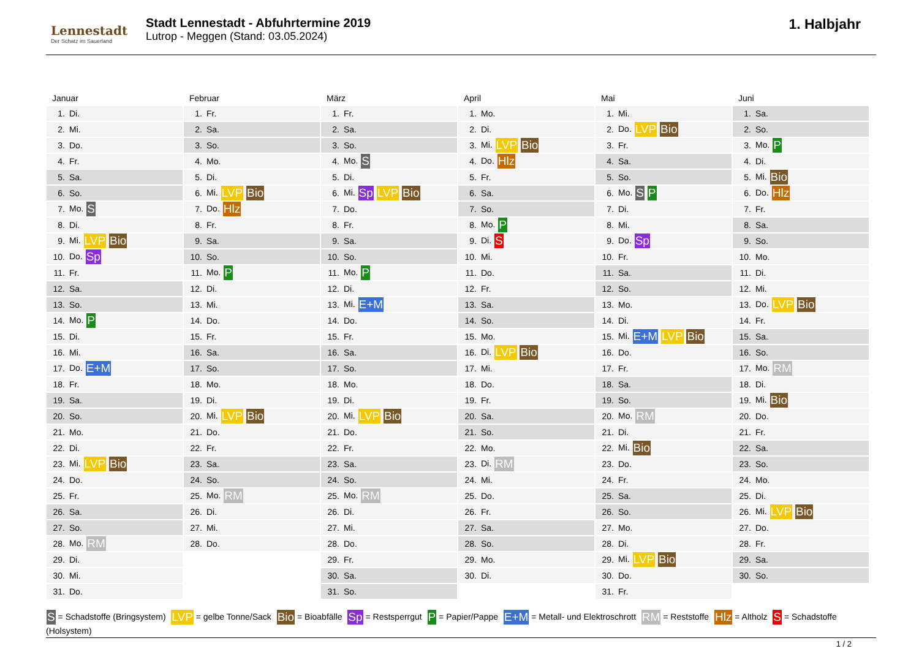Lennestadt
Der Schatz im Sauerland
Stadt Lennestadt - Abfuhrtermine 2019
Lutrop - Meggen (Stand: 03.05.2024)
1. Halbjahr
Januar
| 1. | Di. |
| 2. | Mi. |
| 3. | Do. |
| 4. | Fr. |
| 5. | Sa. |
| 6. | So. |
| 7. | Mo. S |
| 8. | Di. |
| 9. | Mi. LVP Bio |
| 10. | Do. Sp |
| 11. | Fr. |
| 12. | Sa. |
| 13. | So. |
| 14. | Mo. P |
| 15. | Di. |
| 16. | Mi. |
| 17. | Do. E+M |
| 18. | Fr. |
| 19. | Sa. |
| 20. | So. |
| 21. | Mo. |
| 22. | Di. |
| 23. | Mi. LVP Bio |
| 24. | Do. |
| 25. | Fr. |
| 26. | Sa. |
| 27. | So. |
| 28. | Mo. RM |
| 29. | Di. |
| 30. | Mi. |
| 31. | Do. |
Februar
| 1. | Fr. |
| 2. | Sa. |
| 3. | So. |
| 4. | Mo. |
| 5. | Di. |
| 6. | Mi. LVP Bio |
| 7. | Do. Hlz |
| 8. | Fr. |
| 9. | Sa. |
| 10. | So. |
| 11. | Mo. P |
| 12. | Di. |
| 13. | Mi. |
| 14. | Do. |
| 15. | Fr. |
| 16. | Sa. |
| 17. | So. |
| 18. | Mo. |
| 19. | Di. |
| 20. | Mi. LVP Bio |
| 21. | Do. |
| 22. | Fr. |
| 23. | Sa. |
| 24. | So. |
| 25. | Mo. RM |
| 26. | Di. |
| 27. | Mi. |
| 28. | Do. |
März
| 1. | Fr. |
| 2. | Sa. |
| 3. | So. |
| 4. | Mo. S |
| 5. | Di. |
| 6. | Mi. Sp LVP Bio |
| 7. | Do. |
| 8. | Fr. |
| 9. | Sa. |
| 10. | So. |
| 11. | Mo. P |
| 12. | Di. |
| 13. | Mi. E+M |
| 14. | Do. |
| 15. | Fr. |
| 16. | Sa. |
| 17. | So. |
| 18. | Mo. |
| 19. | Di. |
| 20. | Mi. LVP Bio |
| 21. | Do. |
| 22. | Fr. |
| 23. | Sa. |
| 24. | So. |
| 25. | Mo. RM |
| 26. | Di. |
| 27. | Mi. |
| 28. | Do. |
| 29. | Fr. |
| 30. | Sa. |
| 31. | So. |
April
| 1. | Mo. |
| 2. | Di. |
| 3. | Mi. LVP Bio |
| 4. | Do. Hlz |
| 5. | Fr. |
| 6. | Sa. |
| 7. | So. |
| 8. | Mo. P |
| 9. | Di. S |
| 10. | Mi. |
| 11. | Do. |
| 12. | Fr. |
| 13. | Sa. |
| 14. | So. |
| 15. | Mo. |
| 16. | Di. LVP Bio |
| 17. | Mi. |
| 18. | Do. |
| 19. | Fr. |
| 20. | Sa. |
| 21. | So. |
| 22. | Mo. |
| 23. | Di. RM |
| 24. | Mi. |
| 25. | Do. |
| 26. | Fr. |
| 27. | Sa. |
| 28. | So. |
| 29. | Mo. |
| 30. | Di. |
Mai
| 1. | Mi. |
| 2. | Do. LVP Bio |
| 3. | Fr. |
| 4. | Sa. |
| 5. | So. |
| 6. | Mo. S P |
| 7. | Di. |
| 8. | Mi. |
| 9. | Do. Sp |
| 10. | Fr. |
| 11. | Sa. |
| 12. | So. |
| 13. | Mo. |
| 14. | Di. |
| 15. | Mi. E+M LVP Bio |
| 16. | Do. |
| 17. | Fr. |
| 18. | Sa. |
| 19. | So. |
| 20. | Mo. RM |
| 21. | Di. |
| 22. | Mi. Bio |
| 23. | Do. |
| 24. | Fr. |
| 25. | Sa. |
| 26. | So. |
| 27. | Mo. |
| 28. | Di. |
| 29. | Mi. LVP Bio |
| 30. | Do. |
| 31. | Fr. |
Juni
| 1. | Sa. |
| 2. | So. |
| 3. | Mo. P |
| 4. | Di. |
| 5. | Mi. Bio |
| 6. | Do. Hlz |
| 7. | Fr. |
| 8. | Sa. |
| 9. | So. |
| 10. | Mo. |
| 11. | Di. |
| 12. | Mi. |
| 13. | Do. LVP Bio |
| 14. | Fr. |
| 15. | Sa. |
| 16. | So. |
| 17. | Mo. RM |
| 18. | Di. |
| 19. | Mi. Bio |
| 20. | Do. |
| 21. | Fr. |
| 22. | Sa. |
| 23. | So. |
| 24. | Mo. |
| 25. | Di. |
| 26. | Mi. LVP Bio |
| 27. | Do. |
| 28. | Fr. |
| 29. | Sa. |
| 30. | So. |
S = Schadstoffe (Bringsystem) LVP = gelbe Tonne/Sack Bio = Bioabfälle Sp = Restsperrgut P = Papier/Pappe E+M = Metall- und Elektroschrott RM = Reststoffe Hlz = Altholz S = Schadstoffe (Holsystem)
1 / 2